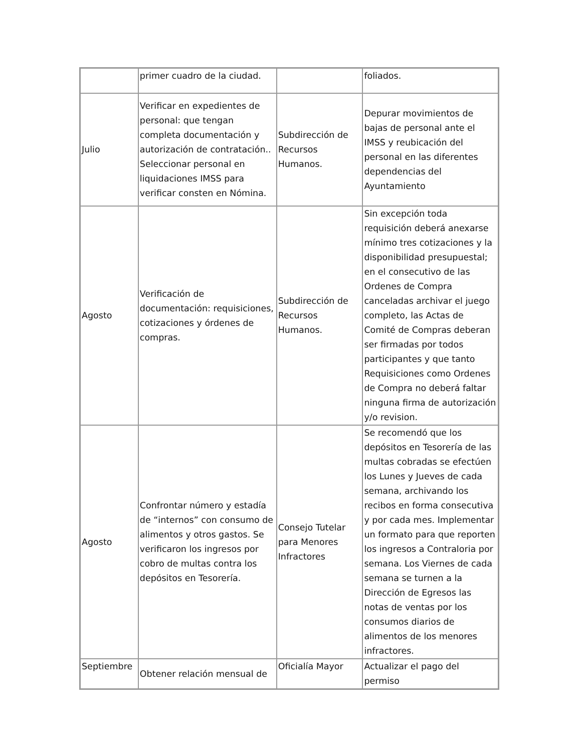| | primer cuadro de la ciudad. | | foliados. |
| Julio | Verificar en expedientes de personal: que tengan completa documentación y autorización de contratación.. Seleccionar personal en liquidaciones IMSS para verificar consten en Nómina. | Subdirección de Recursos Humanos. | Depurar movimientos de bajas de personal ante el IMSS y reubicación del personal en las diferentes dependencias del Ayuntamiento |
| Agosto | Verificación de documentación: requisiciones, cotizaciones y órdenes de compras. | Subdirección de Recursos Humanos. | Sin excepción toda requisición deberá anexarse mínimo tres cotizaciones y la disponibilidad presupuestal; en el consecutivo de las Ordenes de Compra canceladas archivar el juego completo, las Actas de Comité de Compras deberan ser firmadas por todos participantes y que tanto Requisiciones como Ordenes de Compra no deberá faltar ninguna firma de autorización y/o revision. |
| Agosto | Confrontar número y estadía de “internos” con consumo de alimentos y otros gastos. Se verificaron los ingresos por cobro de multas contra los depósitos en Tesorería. | Consejo Tutelar para Menores Infractores | Se recomendó que los depósitos en Tesorería de las multas cobradas se efectúen los Lunes y Jueves de cada semana, archivando los recibos en forma consecutiva y por cada mes. Implementar un formato para que reporten los ingresos a Contraloria por semana. Los Viernes de cada semana se turnen a la Dirección de Egresos las notas de ventas por los consumos diarios de alimentos de los menores infractores. |
| Septiembre | Obtener relación mensual de | Oficialía Mayor | Actualizar el pago del permiso |